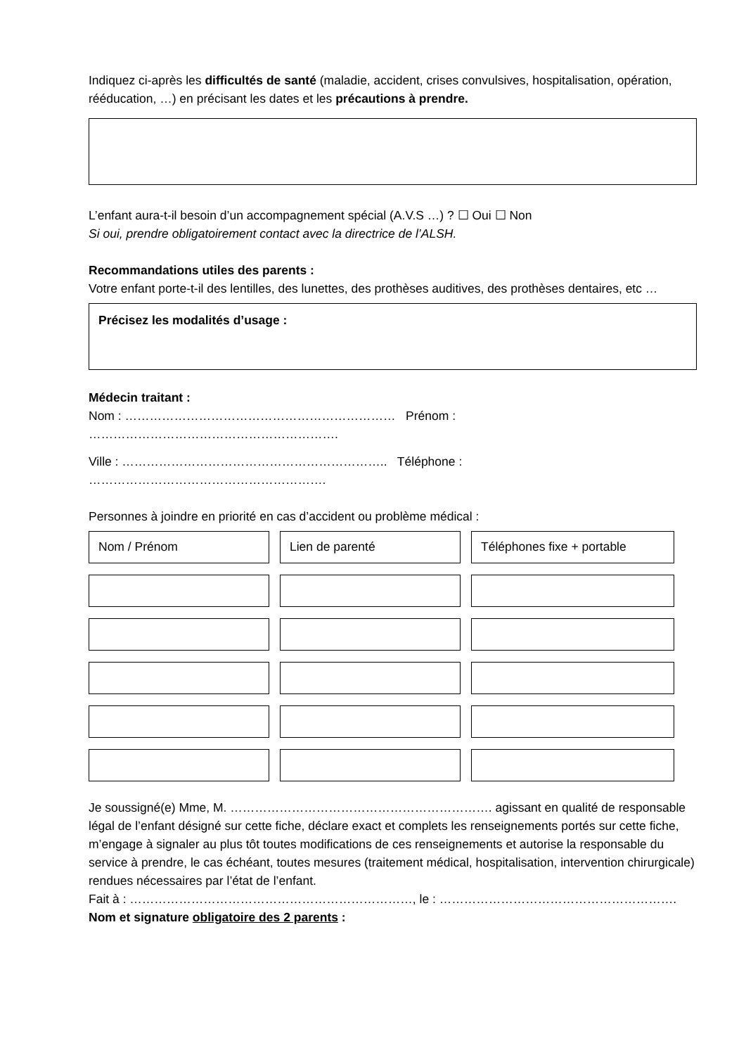Indiquez ci-après les difficultés de santé (maladie, accident, crises convulsives, hospitalisation, opération, rééducation, …) en précisant les dates et les précautions à prendre.
L’enfant aura-t-il besoin d’un accompagnement spécial (A.V.S …) ? ☐ Oui ☐ Non
Si oui, prendre obligatoirement contact avec la directrice de l’ALSH.
Recommandations utiles des parents :
Votre enfant porte-t-il des lentilles, des lunettes, des prothèses auditives, des prothèses dentaires, etc …
Précisez les modalités d’usage :
Médecin traitant :
Nom : ………………………………………………………… Prénom : …………………………………………………….
Ville : ……………………………………………………….. Téléphone : ………………………………………………….
Personnes à joindre en priorité en cas d’accident ou problème médical :
| Nom / Prénom | Lien de parenté | Téléphones fixe + portable |
Je soussigné(e) Mme, M. ………………………………………………………. agissant en qualité de responsable légal de l’enfant désigné sur cette fiche, déclare exact et complets les renseignements portés sur cette fiche, m’engage à signaler au plus tôt toutes modifications de ces renseignements et autorise la responsable du service à prendre, le cas échéant, toutes mesures (traitement médical, hospitalisation, intervention chirurgicale) rendues nécessaires par l’état de l’enfant.
Fait à : ……………………………………………………………, le : ………………………………………………….
Nom et signature obligatoire des 2 parents :